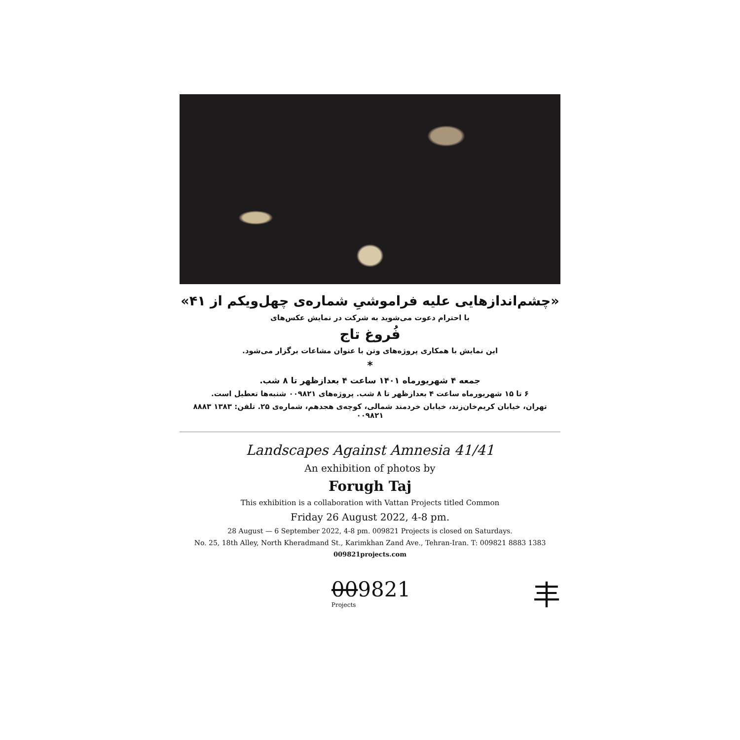«چشم‌اندازهایی علیه فراموشیِ شماره‌ی چهل‌ویکم از ۴۱»
با احترام دعوت می‌شوید به شرکت در نمایش عکس‌های
فُروغ تاج
این نمایش با همکاری پروژه‌های وتن با عنوان مشاعات برگزار می‌شود.
*
جمعه ۴ شهریورماه ۱۴۰۱ ساعت ۴ بعدازظهر تا ۸ شب.
۶ تا ۱۵ شهریورماه ساعت ۴ بعدازظهر تا ۸ شب. پروژه‌های ۰۰۹۸۲۱ شنبه‌ها تعطیل است.
تهران، خیابان کریم‌خان‌زند، خیابان خردمند شمالی، کوچه‌ی هجدهم، شماره‌ی ۲۵. تلفن: ۱۳۸۳ ۸۸۸۳ ۰۰۹۸۲۱
Landscapes Against Amnesia 41/41
An exhibition of photos by
Forugh Taj
This exhibition is a collaboration with Vattan Projects titled Common
Friday 26 August 2022, 4-8 pm.
28 August — 6 September 2022, 4-8 pm. 009821 Projects is closed on Saturdays.
No. 25, 18th Alley, North Kheradmand St., Karimkhan Zand Ave., Tehran-Iran. T: 009821 8883 1383
009821projects.com
009821
Projects
丰